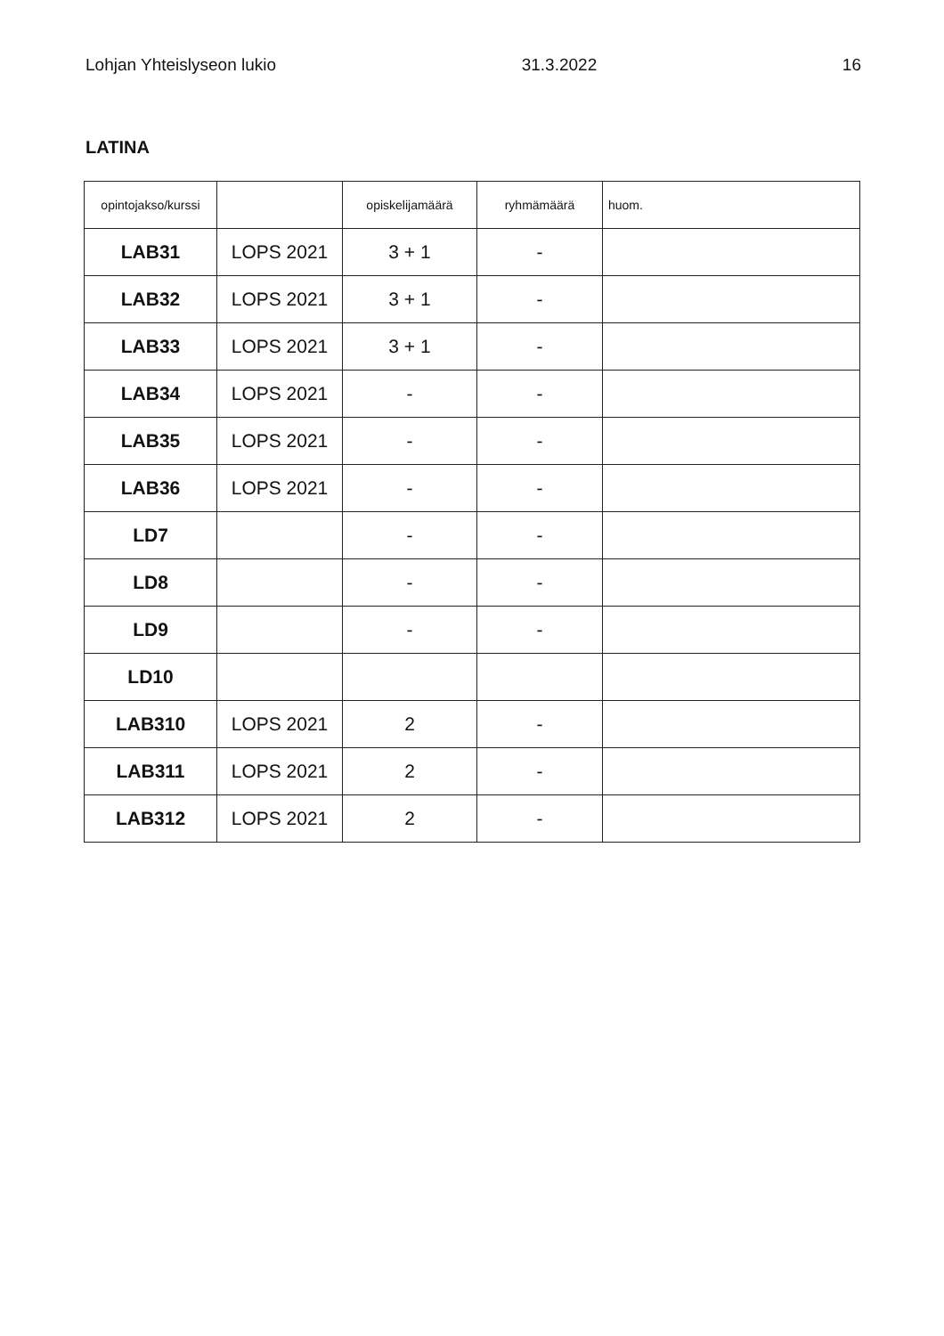Lohjan Yhteislyseon lukio 31.3.2022 16
LATINA
| opintojakso/kurssi | | opiskelijamäärä | ryhmämäärä | huom. |
| --- | --- | --- | --- | --- |
| LAB31 | LOPS 2021 | 3 + 1 | - | |
| LAB32 | LOPS 2021 | 3 + 1 | - | |
| LAB33 | LOPS 2021 | 3 + 1 | - | |
| LAB34 | LOPS 2021 | - | - | |
| LAB35 | LOPS 2021 | - | - | |
| LAB36 | LOPS 2021 | - | - | |
| LD7 | | - | - | |
| LD8 | | - | - | |
| LD9 | | - | - | |
| LD10 | | | | |
| LAB310 | LOPS 2021 | 2 | - | |
| LAB311 | LOPS 2021 | 2 | - | |
| LAB312 | LOPS 2021 | 2 | - | |